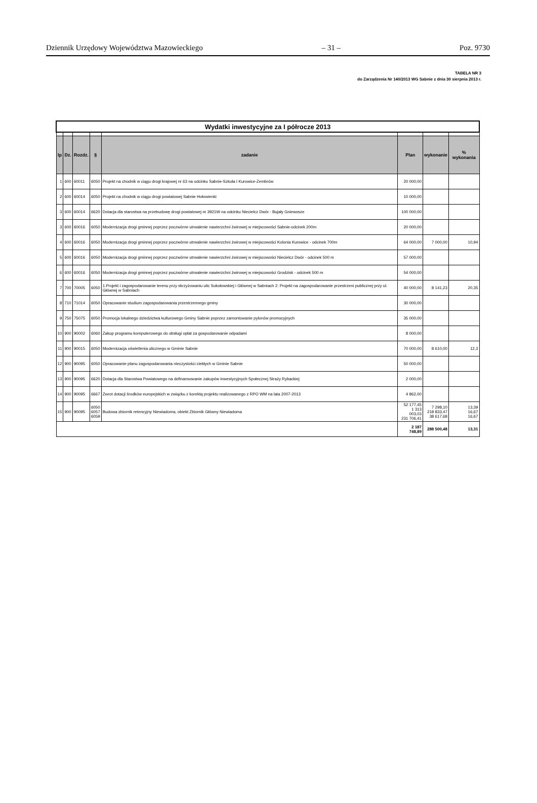Dziennik Urzędowy Województwa Mazowieckiego – 31 – Poz. 9730
TABELA NR 3
do Zarządzenia Nr 140/2013 WG Sabnie z dnia 30 sierpnia 2013 r.
| Wydatki inwestycyjne za I półrocze 2013 | | | | | | | |
| lp | Dz. | Rozdz. | § | zadanie | Plan | wykonanie | % wykonania |
| 1 | 600 | 60011 | 6050 | Projekt na chodnik w ciągu drogi krajowej nr 63 na odcinku Sabnie-Szkoła I Kurowice-Zembrów | 20 000,00 | | |
| 2 | 600 | 60014 | 6050 | Projekt na chodnik w ciągu drogi powiatowej Sabnie Hołowienki | 10 000,00 | | |
| 3 | 600 | 60014 | 6620 | Dotacja dla starostwa na przebudowę drogi powiatowej nr 3921W na odcinku Niecielcz Dwór - Bujały Gniewosze | 100 000,00 | | |
| 3 | 600 | 60016 | 6050 | Modernizacja drogi gminnej poprzez poczwórne utrwalenie nawierzchni żwirowej w miejscowości Sabnie-odcinek 200m | 20 000,00 | | |
| 4 | 600 | 60016 | 6050 | Modernizacja drogi gminnej poprzez poczwórne utrwalenie nawierzchni żwirowej w miejscowości Kolonia Kurowice - odcinek 700m | 64 000,00 | 7 000,00 | 10,94 |
| 5 | 600 | 60016 | 6050 | Modernizacja drogi gminnej poprzez poczwórne utrwalenie nawierzchni żwirowej w miejscowości Niecielcz Dwór - odcinek 500 m | 57 000,00 | | |
| 6 | 600 | 60016 | 6050 | Modernizacja drogi gminnej poprzez poczwórne utrwalenie nawierzchni żwirowej w miejscowości Grodzisk - odcinek 500 m | 54 000,00 | | |
| 7 | 700 | 70005 | 6050 | 1.Projekt i zagospodarowanie terenu przy skrzyżowaniu ulic Sokołowskiej i Głównej w Sabniach 2. Projekt na zagospodarowanie przestrzeni publicznej przy ul. Głównej w Sabniach | 40 000,00 | 8 141,23 | 20,35 |
| 8 | 710 | 71014 | 6050 | Opracowanie studium zagospodarowania przestrzennego gminy | 30 000,00 | | |
| 9 | 750 | 75075 | 6050 | Promocja lokalnego dziedzictwa kulturowego Gminy Sabnie poprzez zamontowanie pylonów promocyjnych | 35 000,00 | | |
| 10 | 900 | 90002 | 6060 | Zakup programu komputerowego do obsługi opłat za gospodarowanie odpadami | 8 000,00 | | |
| 11 | 900 | 90015 | 6050 | Modernizacja oświetlenia ulicznego w Gminie Sabnie | 70 000,00 | 8 610,00 | 12,3 |
| 12 | 900 | 90095 | 6050 | Opracowanie planu zagospodarowania nieczystości ciekłych w Gminie Sabnie | 50 000,00 | | |
| 13 | 900 | 90095 | 6620 | Dotacja dla Starostwa Powiatowego na dofinansowanie zakupów inwestycyjnych Społecznej Straży Rybackiej | 2 000,00 | | |
| 14 | 900 | 90095 | 6667 | Zwrot dotacji środków europejskich w związku z korektą projektu realizowanego z RPO WM na lata 2007-2013 | 4 862,00 | | |
| 15 | 900 | 90095 | 6050 6057 6059 | Budowa zbiornik retencyjny Niewiadoma, obiekt Zbiornik Główny Niewiadoma | 52 177,45 1 313 003,03 231 706,41 | 7 298,10 218 833,47 38 617,68 | 13,39 16,67 16,67 |
| | | | | | 2 187 748,89 | 288 500,48 | 13,31 |